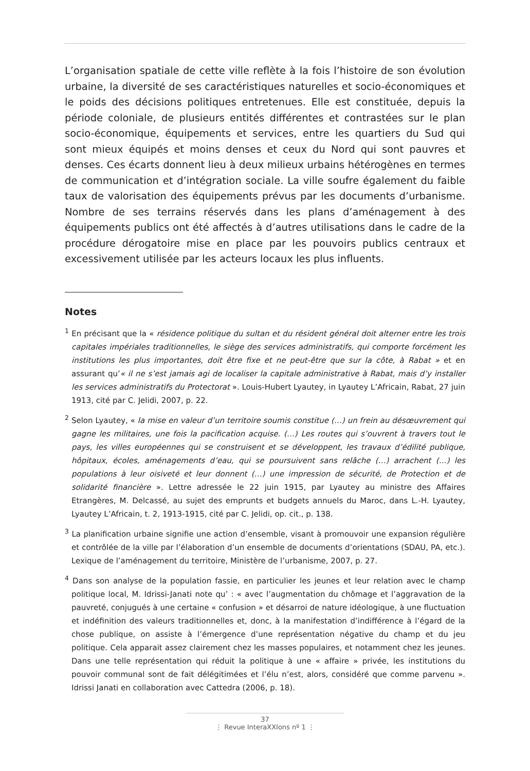L’organisation spatiale de cette ville reflète à la fois l’histoire de son évolution urbaine, la diversité de ses caractéristiques naturelles et socio-économiques et le poids des décisions politiques entretenues. Elle est constituée, depuis la période coloniale, de plusieurs entités différentes et contrastées sur le plan socio-économique, équipements et services, entre les quartiers du Sud qui sont mieux équipés et moins denses et ceux du Nord qui sont pauvres et denses. Ces écarts donnent lieu à deux milieux urbains hétérogènes en termes de communication et d’intégration sociale. La ville soufre également du faible taux de valorisation des équipements prévus par les documents d’urbanisme. Nombre de ses terrains réservés dans les plans d’aménagement à des équipements publics ont été affectés à d’autres utilisations dans le cadre de la procédure dérogatoire mise en place par les pouvoirs publics centraux et excessivement utilisée par les acteurs locaux les plus influents.
Notes
<sup>1</sup> En précisant que la « résidence politique du sultan et du résident général doit alterner entre les trois capitales impériales traditionnelles, le siège des services administratifs, qui comporte forcément les institutions les plus importantes, doit être fixe et ne peut-être que sur la côte, à Rabat » et en assurant qu’« il ne s’est jamais agi de localiser la capitale administrative à Rabat, mais d’y installer les services administratifs du Protectorat ». Louis-Hubert Lyautey, in Lyautey L’Africain, Rabat, 27 juin 1913, cité par C. Jelidi, 2007, p. 22.
<sup>2</sup> Selon Lyautey, « la mise en valeur d’un territoire soumis constitue (…) un frein au désœuvrement qui gagne les militaires, une fois la pacification acquise. (…) Les routes qui s’ouvrent à travers tout le pays, les villes européennes qui se construisent et se développent, les travaux d’édilité publique, hôpitaux, écoles, aménagements d’eau, qui se poursuivent sans relâche (…) arrachent (…) les populations à leur oisiveté et leur donnent (…) une impression de sécurité, de Protection et de solidarité financière ». Lettre adressée le 22 juin 1915, par Lyautey au ministre des Affaires Etrangères, M. Delcassé, au sujet des emprunts et budgets annuels du Maroc, dans L.-H. Lyautey, Lyautey L’Africain, t. 2, 1913-1915, cité par C. Jelidi, op. cit., p. 138.
<sup>3</sup> La planification urbaine signifie une action d’ensemble, visant à promouvoir une expansion régulière et contrôlée de la ville par l’élaboration d’un ensemble de documents d’orientations (SDAU, PA, etc.). Lexique de l’aménagement du territoire, Ministère de l’urbanisme, 2007, p. 27.
<sup>4</sup> Dans son analyse de la population fassie, en particulier les jeunes et leur relation avec le champ politique local, M. Idrissi-Janati note qu’ : « avec l’augmentation du chômage et l’aggravation de la pauvreté, conjugués à une certaine « confusion » et désarroi de nature idéologique, à une fluctuation et indéfinition des valeurs traditionnelles et, donc, à la manifestation d’indifférence à l’égard de la chose publique, on assiste à l’émergence d’une représentation négative du champ et du jeu politique. Cela apparait assez clairement chez les masses populaires, et notamment chez les jeunes. Dans une telle représentation qui réduit la politique à une « affaire » privée, les institutions du pouvoir communal sont de fait délégitimées et l’élu n’est, alors, considéré que comme parvenu ». Idrissi Janati en collaboration avec Cattedra (2006, p. 18).
37
⋮ Revue InteraXXIons nº 1 ⋮